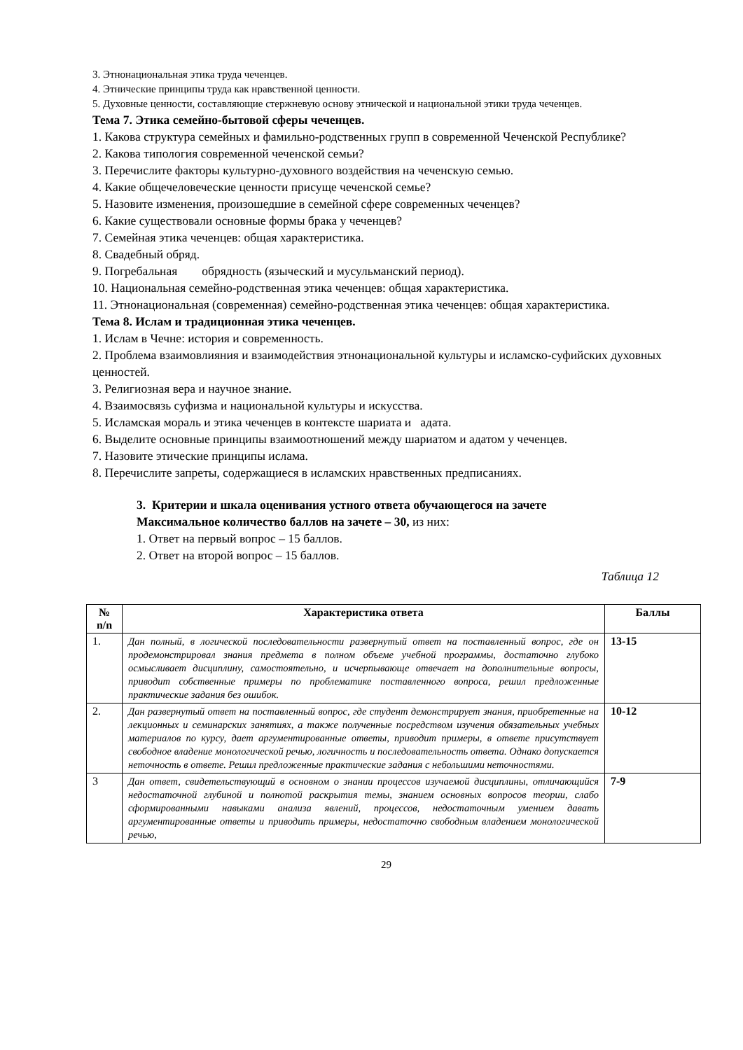3. Этнонациональная этика труда чеченцев.
4. Этнические принципы труда как нравственной ценности.
5. Духовные ценности, составляющие стержневую основу этнической и национальной этики труда чеченцев.
Тема 7. Этика семейно-бытовой сферы чеченцев.
1. Какова структура семейных и фамильно-родственных групп в современной Чеченской Республике?
2. Какова типология современной чеченской семьи?
3. Перечислите факторы культурно-духовного воздействия на чеченскую семью.
4. Какие общечеловеческие ценности присуще чеченской семье?
5. Назовите изменения, произошедшие в семейной сфере современных чеченцев?
6. Какие существовали основные формы брака у чеченцев?
7. Семейная этика чеченцев: общая характеристика.
8. Свадебный обряд.
9. Погребальная обрядность (языческий и мусульманский период).
10. Национальная семейно-родственная этика чеченцев: общая характеристика.
11. Этнонациональная (современная) семейно-родственная этика чеченцев: общая характеристика.
Тема 8. Ислам и традиционная этика чеченцев.
1. Ислам в Чечне: история и современность.
2. Проблема взаимовлияния и взаимодействия этнонациональной культуры и исламско-суфийских духовных ценностей.
3. Религиозная вера и научное знание.
4. Взаимосвязь суфизма и национальной культуры и искусства.
5. Исламская мораль и этика чеченцев в контексте шариата и адата.
6. Выделите основные принципы взаимоотношений между шариатом и адатом у чеченцев.
7. Назовите этические принципы ислама.
8. Перечислите запреты, содержащиеся в исламских нравственных предписаниях.
3. Критерии и шкала оценивания устного ответа обучающегося на зачете
Максимальное количество баллов на зачете – 30, из них:
1. Ответ на первый вопрос – 15 баллов.
2. Ответ на второй вопрос – 15 баллов.
Таблица 12
| № n/n | Характеристика ответа | Баллы |
| --- | --- | --- |
| 1. | Дан полный, в логической последовательности развернутый ответ на поставленный вопрос, где он продемонстрировал знания предмета в полном объеме учебной программы, достаточно глубоко осмысливает дисциплину, самостоятельно, и исчерпывающе отвечает на дополнительные вопросы, приводит собственные примеры по проблематике поставленного вопроса, решил предложенные практические задания без ошибок. | 13-15 |
| 2. | Дан развернутый ответ на поставленный вопрос, где студент демонстрирует знания, приобретенные на лекционных и семинарских занятиях, а также полученные посредством изучения обязательных учебных материалов по курсу, дает аргументированные ответы, приводит примеры, в ответе присутствует свободное владение монологической речью, логичность и последовательность ответа. Однако допускается неточность в ответе. Решил предложенные практические задания с небольшими неточностями. | 10-12 |
| 3 | Дан ответ, свидетельствующий в основном о знании процессов изучаемой дисциплины, отличающийся недостаточной глубиной и полнотой раскрытия темы, знанием основных вопросов теории, слабо сформированными навыками анализа явлений, процессов, недостаточным умением давать аргументированные ответы и приводить примеры, недостаточно свободным владением монологической речью, | 7-9 |
29